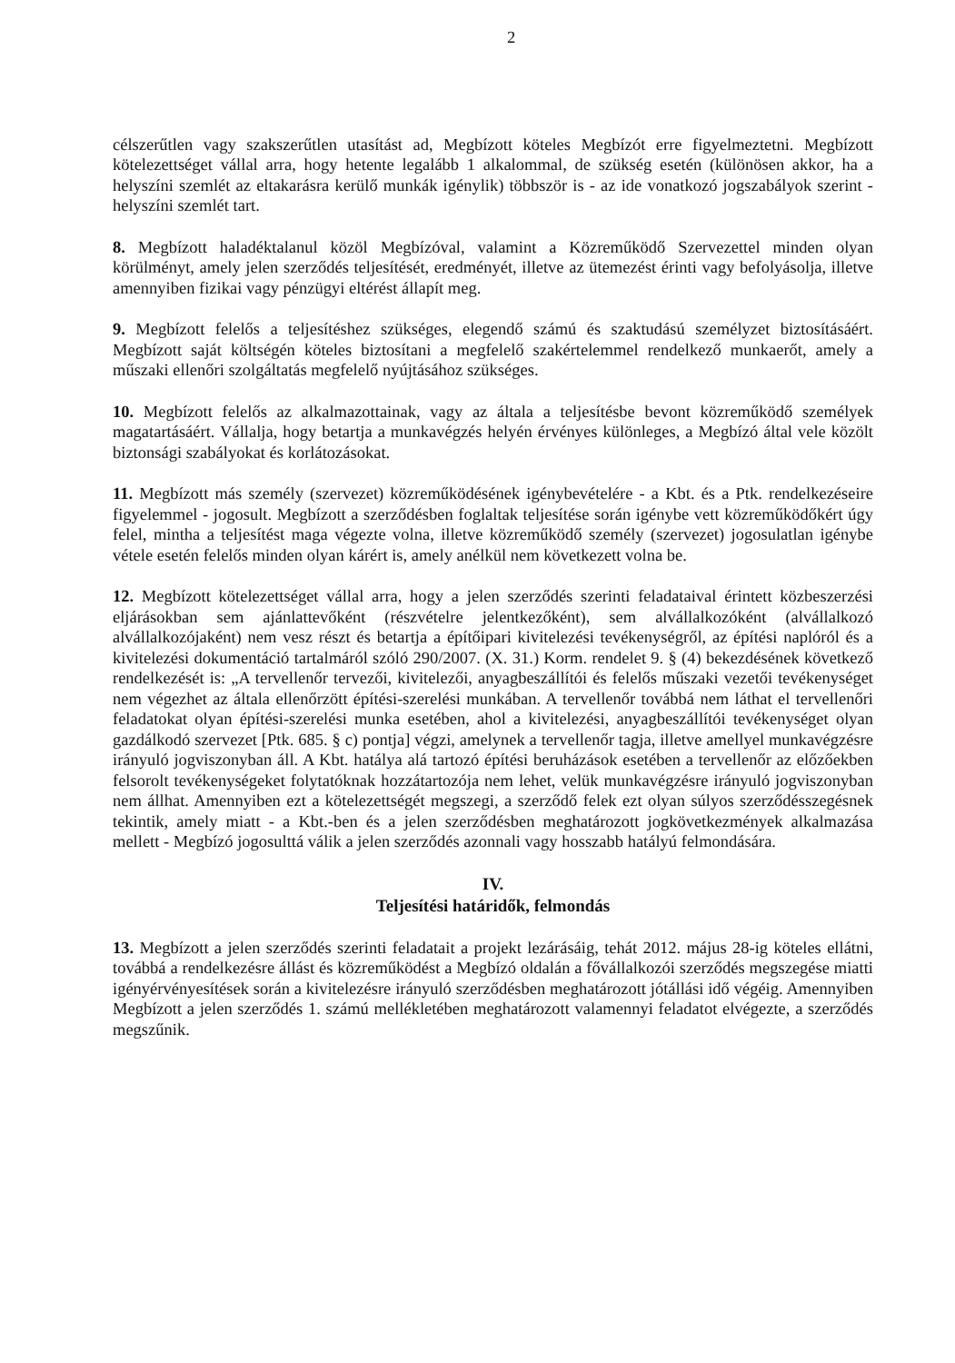2
célszerűtlen vagy szakszerűtlen utasítást ad, Megbízott köteles Megbízót erre figyelmeztetni. Megbízott kötelezettséget vállal arra, hogy hetente legalább 1 alkalommal, de szükség esetén (különösen akkor, ha a helyszíni szemlét az eltakarásra kerülő munkák igénylik) többször is - az ide vonatkozó jogszabályok szerint - helyszíni szemlét tart.
8. Megbízott haladéktalanul közöl Megbízóval, valamint a Közreműködő Szervezettel minden olyan körülményt, amely jelen szerződés teljesítését, eredményét, illetve az ütemezést érinti vagy befolyásolja, illetve amennyiben fizikai vagy pénzügyi eltérést állapít meg.
9. Megbízott felelős a teljesítéshez szükséges, elegendő számú és szaktudású személyzet biztosításáért. Megbízott saját költségén köteles biztosítani a megfelelő szakértelemmel rendelkező munkaerőt, amely a műszaki ellenőri szolgáltatás megfelelő nyújtásához szükséges.
10. Megbízott felelős az alkalmazottainak, vagy az általa a teljesítésbe bevont közreműködő személyek magatartásáért. Vállalja, hogy betartja a munkavégzés helyén érvényes különleges, a Megbízó által vele közölt biztonsági szabályokat és korlátozásokat.
11. Megbízott más személy (szervezet) közreműködésének igénybevételére - a Kbt. és a Ptk. rendelkezéseire figyelemmel - jogosult. Megbízott a szerződésben foglaltak teljesítése során igénybe vett közreműködőkért úgy felel, mintha a teljesítést maga végezte volna, illetve közreműködő személy (szervezet) jogosulatlan igénybe vétele esetén felelős minden olyan kárért is, amely anélkül nem következett volna be.
12. Megbízott kötelezettséget vállal arra, hogy a jelen szerződés szerinti feladataival érintett közbeszerzési eljárásokban sem ajánlattevőként (részvételre jelentkezőként), sem alvállalkozóként (alvállalkozó alvállalkozójaként) nem vesz részt és betartja a építőipari kivitelezési tevékenységről, az építési naplóról és a kivitelezési dokumentáció tartalmáról szóló 290/2007. (X. 31.) Korm. rendelet 9. § (4) bekezdésének következő rendelkezését is: „A tervellenőr tervezői, kivitelezői, anyagbeszállítói és felelős műszaki vezetői tevékenységet nem végezhet az általa ellenőrzött építési-szerelési munkában. A tervellenőr továbbá nem láthat el tervellenőri feladatokat olyan építési-szerelési munka esetében, ahol a kivitelezési, anyagbeszállítói tevékenységet olyan gazdálkodó szervezet [Ptk. 685. § c) pontja] végzi, amelynek a tervellenőr tagja, illetve amellyel munkavégzésre irányuló jogviszonyban áll. A Kbt. hatálya alá tartozó építési beruházások esetében a tervellenőr az előzőekben felsorolt tevékenységeket folytatóknak hozzátartozója nem lehet, velük munkavégzésre irányuló jogviszonyban nem állhat. Amennyiben ezt a kötelezettségét megszegi, a szerződő felek ezt olyan súlyos szerződésszegésnek tekintik, amely miatt - a Kbt.-ben és a jelen szerződésben meghatározott jogkövetkezmények alkalmazása mellett - Megbízó jogosulttá válik a jelen szerződés azonnali vagy hosszabb hatályú felmondására.
IV.
Teljesítési határidők, felmondás
13. Megbízott a jelen szerződés szerinti feladatait a projekt lezárásáig, tehát 2012. május 28-ig köteles ellátni, továbbá a rendelkezésre állást és közreműködést a Megbízó oldalán a fővállalkozói szerződés megszegése miatti igényérvényesítések során a kivitelezésre irányuló szerződésben meghatározott jótállási idő végéig. Amennyiben Megbízott a jelen szerződés 1. számú mellékletében meghatározott valamennyi feladatot elvégezte, a szerződés megszűnik.